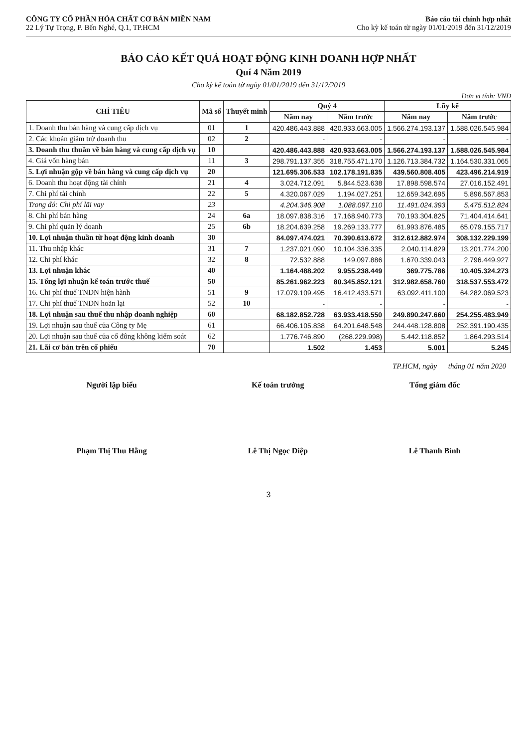CÔNG TY CỔ PHẦN HÓA CHẤT CƠ BẢN MIỀN NAM
22 Lý Tự Trọng, P. Bến Nghé, Q.1, TP.HCM
Báo cáo tài chính hợp nhất
Cho kỳ kế toán từ ngày 01/01/2019 đến 31/12/2019
BÁO CÁO KẾT QUẢ HOẠT ĐỘNG KINH DOANH HỢP NHẤT
Quí 4 Năm 2019
Cho kỳ kế toán từ ngày 01/01/2019 đến 31/12/2019
Đơn vị tính: VNĐ
| CHỈ TIÊU | Mã số | Thuyết minh | Quý 4 | | Lũy kế | |
| --- | --- | --- | --- | --- | --- | --- |
| | | | Năm nay | Năm trước | Năm nay | Năm trước |
| 1. Doanh thu bán hàng và cung cấp dịch vụ | 01 | 1 | 420.486.443.888 | 420.933.663.005 | 1.566.274.193.137 | 1.588.026.545.984 |
| 2. Các khoản giảm trừ doanh thu | 02 | 2 | - | - | - | - |
| 3. Doanh thu thuần về bán hàng và cung cấp dịch vụ | 10 | | 420.486.443.888 | 420.933.663.005 | 1.566.274.193.137 | 1.588.026.545.984 |
| 4. Giá vốn hàng bán | 11 | 3 | 298.791.137.355 | 318.755.471.170 | 1.126.713.384.732 | 1.164.530.331.065 |
| 5. Lợi nhuận gộp về bán hàng và cung cấp dịch vụ | 20 | | 121.695.306.533 | 102.178.191.835 | 439.560.808.405 | 423.496.214.919 |
| 6. Doanh thu hoạt động tài chính | 21 | 4 | 3.024.712.091 | 5.844.523.638 | 17.898.598.574 | 27.016.152.491 |
| 7. Chi phí tài chính | 22 | 5 | 4.320.067.029 | 1.194.027.251 | 12.659.342.695 | 5.896.567.853 |
| Trong đó: Chi phí lãi vay | 23 | | 4.204.346.908 | 1.088.097.110 | 11.491.024.393 | 5.475.512.824 |
| 8. Chi phí bán hàng | 24 | 6a | 18.097.838.316 | 17.168.940.773 | 70.193.304.825 | 71.404.414.641 |
| 9. Chi phí quản lý doanh | 25 | 6b | 18.204.639.258 | 19.269.133.777 | 61.993.876.485 | 65.079.155.717 |
| 10. Lợi nhuận thuần từ hoạt động kinh doanh | 30 | | 84.097.474.021 | 70.390.613.672 | 312.612.882.974 | 308.132.229.199 |
| 11. Thu nhập khác | 31 | 7 | 1.237.021.090 | 10.104.336.335 | 2.040.114.829 | 13.201.774.200 |
| 12. Chi phí khác | 32 | 8 | 72.532.888 | 149.097.886 | 1.670.339.043 | 2.796.449.927 |
| 13. Lợi nhuận khác | 40 | | 1.164.488.202 | 9.955.238.449 | 369.775.786 | 10.405.324.273 |
| 15. Tổng lợi nhuận kế toán trước thuế | 50 | | 85.261.962.223 | 80.345.852.121 | 312.982.658.760 | 318.537.553.472 |
| 16. Chi phí thuế TNDN hiện hành | 51 | 9 | 17.079.109.495 | 16.412.433.571 | 63.092.411.100 | 64.282.069.523 |
| 17. Chi phí thuế TNDN hoãn lại | 52 | 10 | - | - | - | - |
| 18. Lợi nhuận sau thuế thu nhập doanh nghiệp | 60 | | 68.182.852.728 | 63.933.418.550 | 249.890.247.660 | 254.255.483.949 |
| 19. Lợi nhuận sau thuế của Công ty Mẹ | 61 | | 66.406.105.838 | 64.201.648.548 | 244.448.128.808 | 252.391.190.435 |
| 20. Lợi nhuận sau thuế của cổ đông không kiểm soát | 62 | | 1.776.746.890 | (268.229.998) | 5.442.118.852 | 1.864.293.514 |
| 21. Lãi cơ bản trên cổ phiếu | 70 | | 1.502 | 1.453 | 5.001 | 5.245 |
TP.HCM, ngày tháng 01 năm 2020
Người lập biểu
Phạm Thị Thu Hằng
Kế toán trưởng
Lê Thị Ngọc Diệp
Tổng giám đốc
Lê Thanh Bình
3